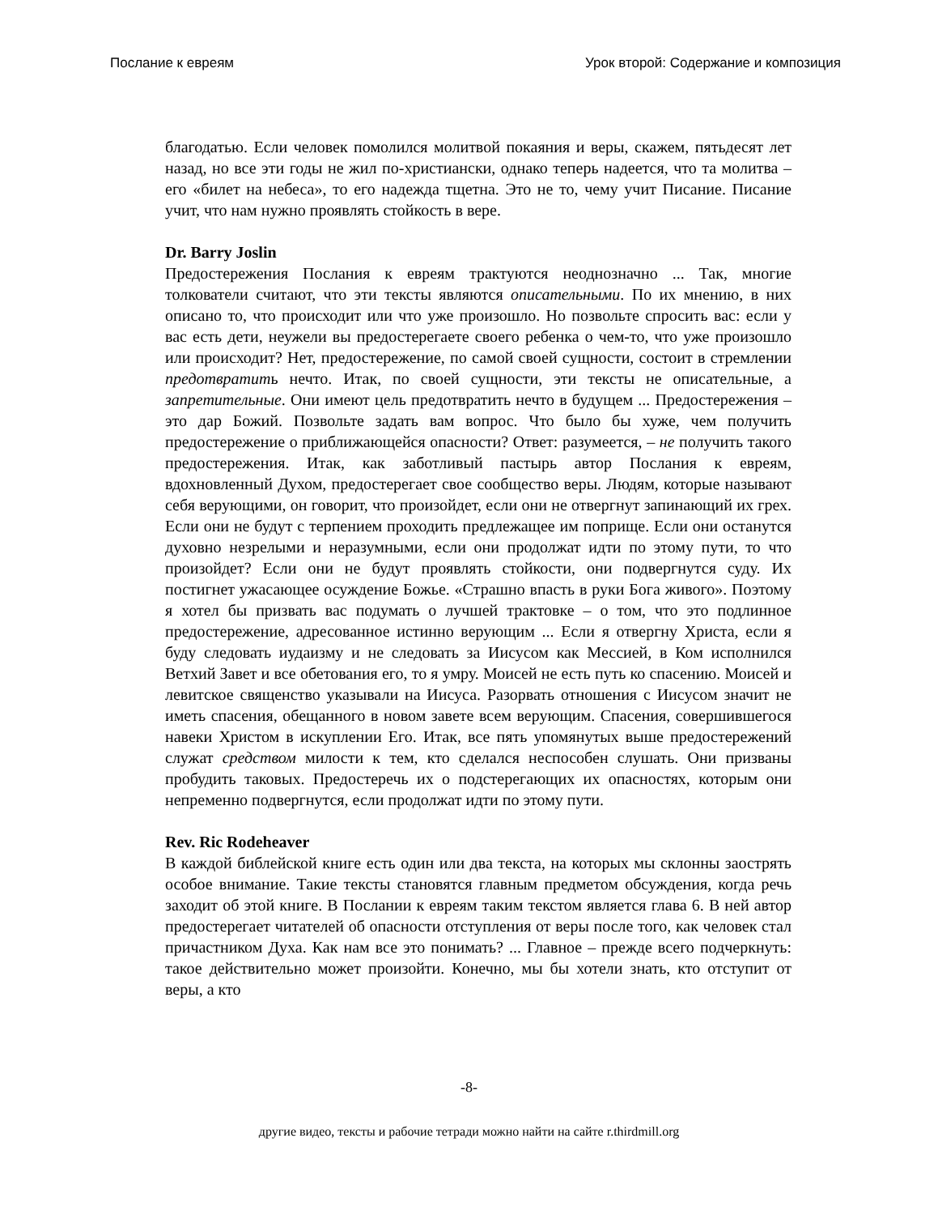Послание к евреям Урок второй: Содержание и композиция
благодатью. Если человек помолился молитвой покаяния и веры, скажем, пятьдесят лет назад, но все эти годы не жил по-христиански, однако теперь надеется, что та молитва – его «билет на небеса», то его надежда тщетна. Это не то, чему учит Писание. Писание учит, что нам нужно проявлять стойкость в вере.
Dr. Barry Joslin
Предостережения Послания к евреям трактуются неоднозначно ... Так, многие толкователи считают, что эти тексты являются описательными. По их мнению, в них описано то, что происходит или что уже произошло. Но позвольте спросить вас: если у вас есть дети, неужели вы предостерегаете своего ребенка о чем-то, что уже произошло или происходит? Нет, предостережение, по самой своей сущности, состоит в стремлении предотвратить нечто. Итак, по своей сущности, эти тексты не описательные, а запретительные. Они имеют цель предотвратить нечто в будущем ... Предостережения – это дар Божий. Позвольте задать вам вопрос. Что было бы хуже, чем получить предостережение о приближающейся опасности? Ответ: разумеется, – не получить такого предостережения. Итак, как заботливый пастырь автор Послания к евреям, вдохновленный Духом, предостерегает свое сообщество веры. Людям, которые называют себя верующими, он говорит, что произойдет, если они не отвергнут запинающий их грех. Если они не будут с терпением проходить предлежащее им поприще. Если они останутся духовно незрелыми и неразумными, если они продолжат идти по этому пути, то что произойдет? Если они не будут проявлять стойкости, они подвергнутся суду. Их постигнет ужасающее осуждение Божье. «Страшно впасть в руки Бога живого». Поэтому я хотел бы призвать вас подумать о лучшей трактовке – о том, что это подлинное предостережение, адресованное истинно верующим ... Если я отвергну Христа, если я буду следовать иудаизму и не следовать за Иисусом как Мессией, в Ком исполнился Ветхий Завет и все обетования его, то я умру. Моисей не есть путь ко спасению. Моисей и левитское священство указывали на Иисуса. Разорвать отношения с Иисусом значит не иметь спасения, обещанного в новом завете всем верующим. Спасения, совершившегося навеки Христом в искуплении Его. Итак, все пять упомянутых выше предостережений служат средством милости к тем, кто сделался неспособен слушать. Они призваны пробудить таковых. Предостеречь их о подстерегающих их опасностях, которым они непременно подвергнутся, если продолжат идти по этому пути.
Rev. Ric Rodeheaver
В каждой библейской книге есть один или два текста, на которых мы склонны заострять особое внимание. Такие тексты становятся главным предметом обсуждения, когда речь заходит об этой книге. В Послании к евреям таким текстом является глава 6. В ней автор предостерегает читателей об опасности отступления от веры после того, как человек стал причастником Духа. Как нам все это понимать? ... Главное – прежде всего подчеркнуть: такое действительно может произойти. Конечно, мы бы хотели знать, кто отступит от веры, а кто
-8-
другие видео, тексты и рабочие тетради можно найти на сайте r.thirdmill.org